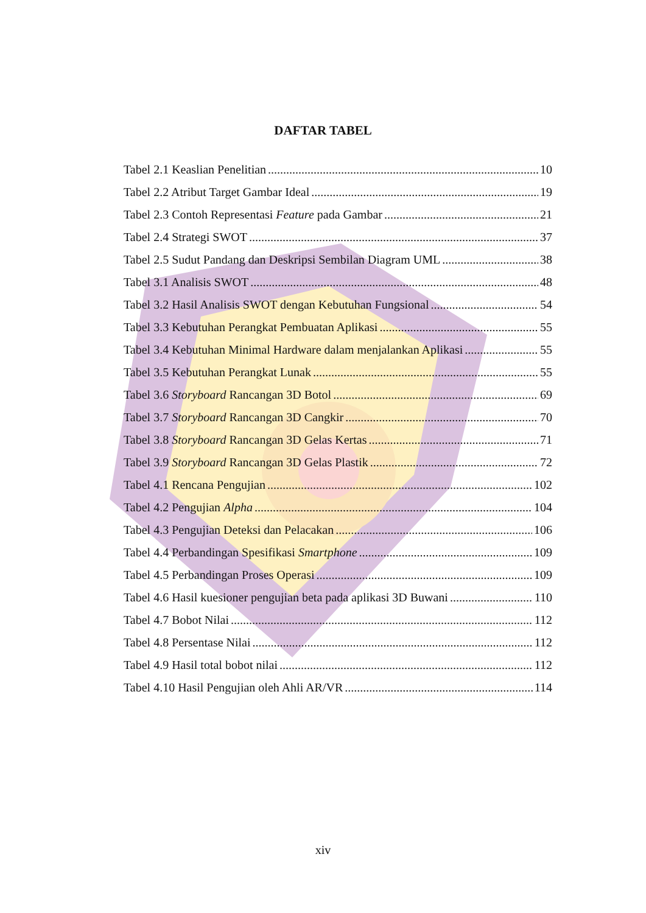DAFTAR TABEL
Tabel 2.1 Keaslian Penelitian 10
Tabel 2.2 Atribut Target Gambar Ideal 19
Tabel 2.3 Contoh Representasi Feature pada Gambar 21
Tabel 2.4 Strategi SWOT 37
Tabel 2.5 Sudut Pandang dan Deskripsi Sembilan Diagram UML 38
Tabel 3.1 Analisis SWOT 48
Tabel 3.2 Hasil Analisis SWOT dengan Kebutuhan Fungsional 54
Tabel 3.3 Kebutuhan Perangkat Pembuatan Aplikasi 55
Tabel 3.4 Kebutuhan Minimal Hardware dalam menjalankan Aplikasi 55
Tabel 3.5 Kebutuhan Perangkat Lunak 55
Tabel 3.6 Storyboard Rancangan 3D Botol 69
Tabel 3.7 Storyboard Rancangan 3D Cangkir 70
Tabel 3.8 Storyboard Rancangan 3D Gelas Kertas 71
Tabel 3.9 Storyboard Rancangan 3D Gelas Plastik 72
Tabel 4.1 Rencana Pengujian 102
Tabel 4.2 Pengujian Alpha 104
Tabel 4.3 Pengujian Deteksi dan Pelacakan 106
Tabel 4.4 Perbandingan Spesifikasi Smartphone 109
Tabel 4.5 Perbandingan Proses Operasi 109
Tabel 4.6 Hasil kuesioner pengujian beta pada aplikasi 3D Buwani 110
Tabel 4.7 Bobot Nilai 112
Tabel 4.8 Persentase Nilai 112
Tabel 4.9 Hasil total bobot nilai 112
Tabel 4.10 Hasil Pengujian oleh Ahli AR/VR 114
xiv